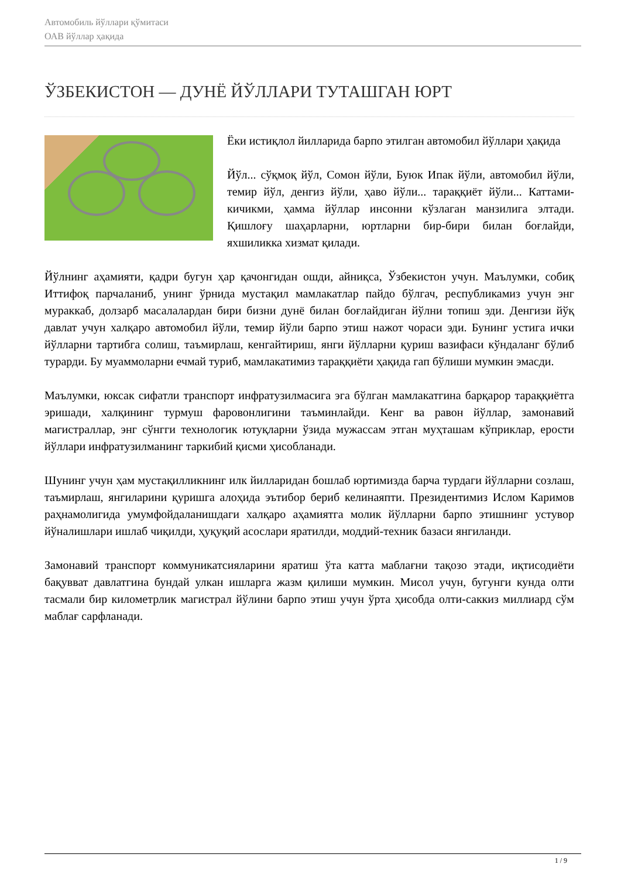Автомобиль йўллари қўмитаси
ОАВ йўллар ҳақида
ЎЗБЕКИСТОН — ДУНЁ ЙЎЛЛАРИ ТУТАШГАН ЮРТ
Ёки истиқлол йилларида барпо этилган автомобил йўллари ҳақида
Йўл... сўқмоқ йўл, Сомон йўли, Буюк Ипак йўли, автомобил йўли, темир йўл, денгиз йўли, ҳаво йўли... тараққиёт йўли... Каттами-кичикми, ҳамма йўллар инсонни кўзлаган манзилига элтади. Қишлоғу шаҳарларни, юртларни бир-бири билан боғлайди, яхшиликка хизмат қилади.
Йўлнинг аҳамияти, қадри бугун ҳар қачонгидан ошди, айниқса, Ўзбекистон учун. Маълумки, собиқ Иттифоқ парчаланиб, унинг ўрнида мустақил мамлакатлар пайдо бўлгач, республикамиз учун энг мураккаб, долзарб масалалардан бири бизни дунё билан боғлайдиган йўлни топиш эди. Денгизи йўқ давлат учун халқаро автомобил йўли, темир йўли барпо этиш нажот чораси эди. Бунинг устига ички йўлларни тартибга солиш, таъмирлаш, кенгайтириш, янги йўлларни қуриш вазифаси кўндаланг бўлиб турарди. Бу муаммоларни ечмай туриб, мамлакатимиз тараққиёти ҳақида гап бўлиши мумкин эмасди.
Маълумки, юксак сифатли транспорт инфратузилмасига эга бўлган мамлакатгина барқарор тараққиётга эришади, халқининг турмуш фаровонлигини таъминлайди. Кенг ва равон йўллар, замонавий магистраллар, энг сўнгги технологик ютуқларни ўзида мужассам этган муҳташам кўприклар, ерости йўллари инфратузилманинг таркибий қисми ҳисобланади.
Шунинг учун ҳам мустақилликнинг илк йилларидан бошлаб юртимизда барча турдаги йўлларни созлаш, таъмирлаш, янгиларини қуришга алоҳида эътибор бериб келинаяпти. Президентимиз Ислом Каримов раҳнамолигида умумфойдаланишдаги халқаро аҳамиятга молик йўлларни барпо этишнинг устувор йўналишлари ишлаб чиқилди, ҳуқуқий асослари яратилди, моддий-техник базаси янгиланди.
Замонавий транспорт коммуникатсияларини яратиш ўта катта маблағни тақозо этади, иқтисодиёти бақувват давлатгина бундай улкан ишларга жазм қилиши мумкин. Мисол учун, бугунги кунда олти тасмали бир километрлик магистрал йўлини барпо этиш учун ўрта ҳисобда олти-саккиз миллиард сўм маблағ сарфланади.
1 / 9